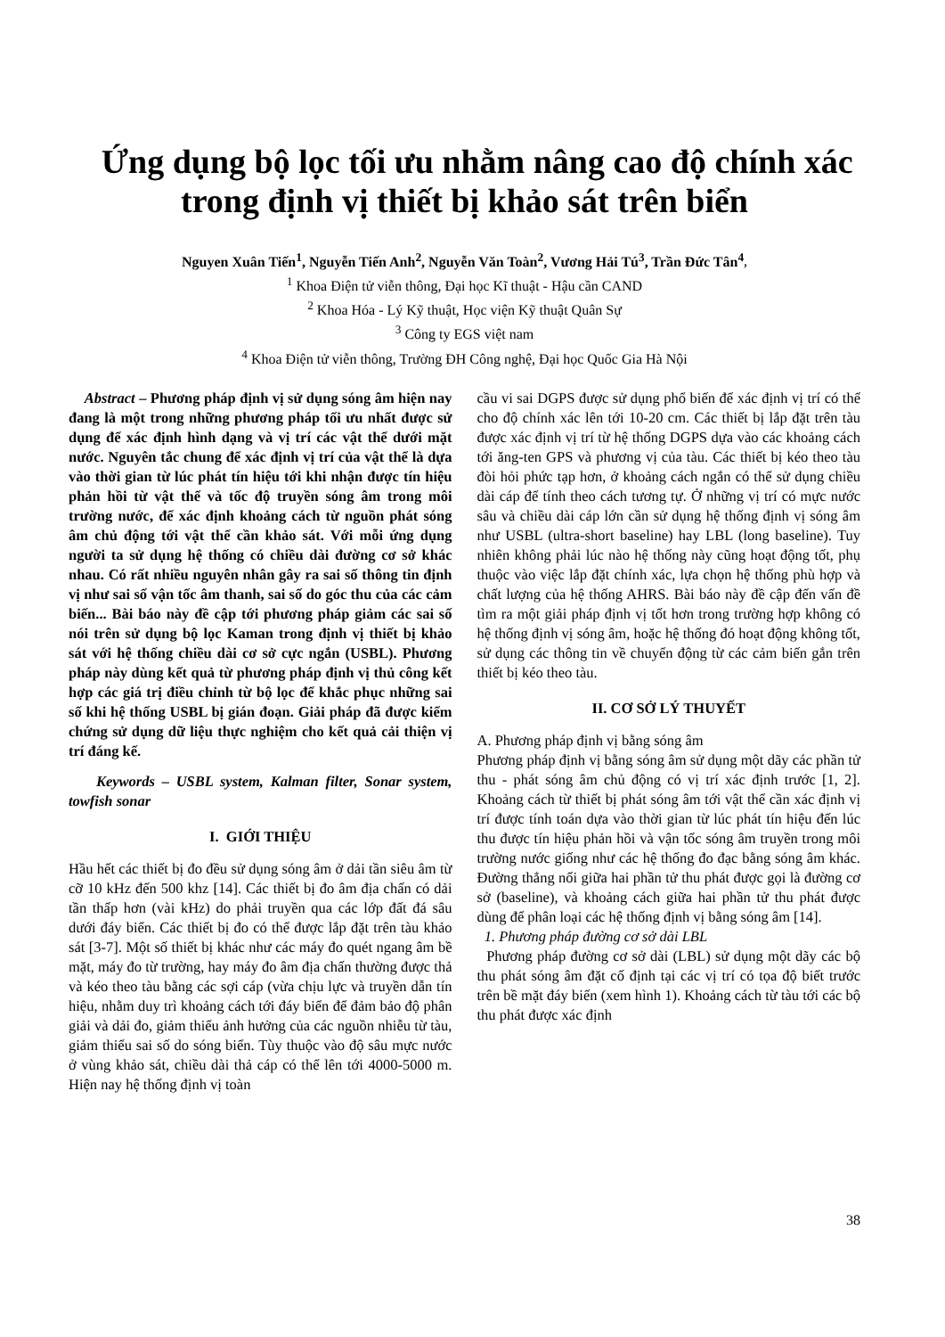Ứng dụng bộ lọc tối ưu nhằm nâng cao độ chính xác trong định vị thiết bị khảo sát trên biển
Nguyen Xuân Tiến<sup>1</sup>, Nguyễn Tiến Anh<sup>2</sup>, Nguyễn Văn Toàn<sup>2</sup>, Vương Hải Tú<sup>3</sup>, Trần Đức Tân<sup>4</sup>,
<sup>1</sup> Khoa Điện tử viễn thông, Đại học Kĩ thuật - Hậu cần CAND
<sup>2</sup> Khoa Hóa - Lý Kỹ thuật, Học viện Kỹ thuật Quân Sự
<sup>3</sup> Công ty EGS việt nam
<sup>4</sup> Khoa Điện tử viễn thông, Trường ĐH Công nghệ, Đại học Quốc Gia Hà Nội
Abstract – Phương pháp định vị sử dụng sóng âm hiện nay đang là một trong những phương pháp tối ưu nhất được sử dụng để xác định hình dạng và vị trí các vật thể dưới mặt nước. Nguyên tắc chung để xác định vị trí của vật thể là dựa vào thời gian từ lúc phát tín hiệu tới khi nhận được tín hiệu phản hồi từ vật thể và tốc độ truyền sóng âm trong môi trường nước, để xác định khoảng cách từ nguồn phát sóng âm chủ động tới vật thể cần khảo sát. Với mỗi ứng dụng người ta sử dụng hệ thống có chiều dài đường cơ sở khác nhau. Có rất nhiều nguyên nhân gây ra sai số thông tin định vị như sai số vận tốc âm thanh, sai số do góc thu của các cảm biến... Bài báo này đề cập tới phương pháp giảm các sai số nói trên sử dụng bộ lọc Kaman trong định vị thiết bị khảo sát với hệ thống chiều dài cơ sở cực ngắn (USBL). Phương pháp này dùng kết quả từ phương pháp định vị thủ công kết hợp các giá trị điều chỉnh từ bộ lọc để khắc phục những sai số khi hệ thống USBL bị gián đoạn. Giải pháp đã được kiểm chứng sử dụng dữ liệu thực nghiệm cho kết quả cải thiện vị trí đáng kể.
Keywords – USBL system, Kalman filter, Sonar system, towfish sonar
I. GIỚI THIỆU
Hầu hết các thiết bị đo đều sử dụng sóng âm ở dải tần siêu âm từ cỡ 10 kHz đến 500 khz [14]. Các thiết bị đo âm địa chấn có dải tần thấp hơn (vài kHz) do phải truyền qua các lớp đất đá sâu dưới đáy biển. Các thiết bị đo có thể được lắp đặt trên tàu khảo sát [3-7]. Một số thiết bị khác như các máy đo quét ngang âm bề mặt, máy đo từ trường, hay máy đo âm địa chấn thường được thả và kéo theo tàu bằng các sợi cáp (vừa chịu lực và truyền dẫn tín hiệu, nhằm duy trì khoảng cách tới đáy biển để đảm bảo độ phân giải và dải đo, giảm thiểu ảnh hưởng của các nguồn nhiễu từ tàu, giảm thiểu sai số do sóng biển. Tùy thuộc vào độ sâu mực nước ở vùng khảo sát, chiều dài thả cáp có thể lên tới 4000-5000 m. Hiện nay hệ thống định vị toàn
cầu vi sai DGPS được sử dụng phổ biến để xác định vị trí có thể cho độ chính xác lên tới 10-20 cm. Các thiết bị lắp đặt trên tàu được xác định vị trí từ hệ thống DGPS dựa vào các khoảng cách tới ăng-ten GPS và phương vị của tàu. Các thiết bị kéo theo tàu đòi hỏi phức tạp hơn, ở khoảng cách ngắn có thể sử dụng chiều dài cáp để tính theo cách tương tự. Ở những vị trí có mực nước sâu và chiều dài cáp lớn cần sử dụng hệ thống định vị sóng âm như USBL (ultra-short baseline) hay LBL (long baseline). Tuy nhiên không phải lúc nào hệ thống này cũng hoạt động tốt, phụ thuộc vào việc lắp đặt chính xác, lựa chọn hệ thống phù hợp và chất lượng của hệ thống AHRS. Bài báo này đề cập đến vấn đề tìm ra một giải pháp định vị tốt hơn trong trường hợp không có hệ thống định vị sóng âm, hoặc hệ thống đó hoạt động không tốt, sử dụng các thông tin về chuyển động từ các cảm biến gắn trên thiết bị kéo theo tàu.
II. CƠ SỞ LÝ THUYẾT
A. Phương pháp định vị bằng sóng âm
Phương pháp định vị bằng sóng âm sử dụng một dãy các phần tử thu - phát sóng âm chủ động có vị trí xác định trước [1, 2]. Khoảng cách từ thiết bị phát sóng âm tới vật thể cần xác định vị trí được tính toán dựa vào thời gian từ lúc phát tín hiệu đến lúc thu được tín hiệu phản hồi và vận tốc sóng âm truyền trong môi trường nước giống như các hệ thống đo đạc bằng sóng âm khác. Đường thẳng nối giữa hai phần tử thu phát được gọi là đường cơ sở (baseline), và khoảng cách giữa hai phần tử thu phát được dùng để phân loại các hệ thống định vị bằng sóng âm [14].
1. Phương pháp đường cơ sở dài LBL
Phương pháp đường cơ sở dài (LBL) sử dụng một dãy các bộ thu phát sóng âm đặt cố định tại các vị trí có tọa độ biết trước trên bề mặt đáy biển (xem hình 1). Khoảng cách từ tàu tới các bộ thu phát được xác định
38